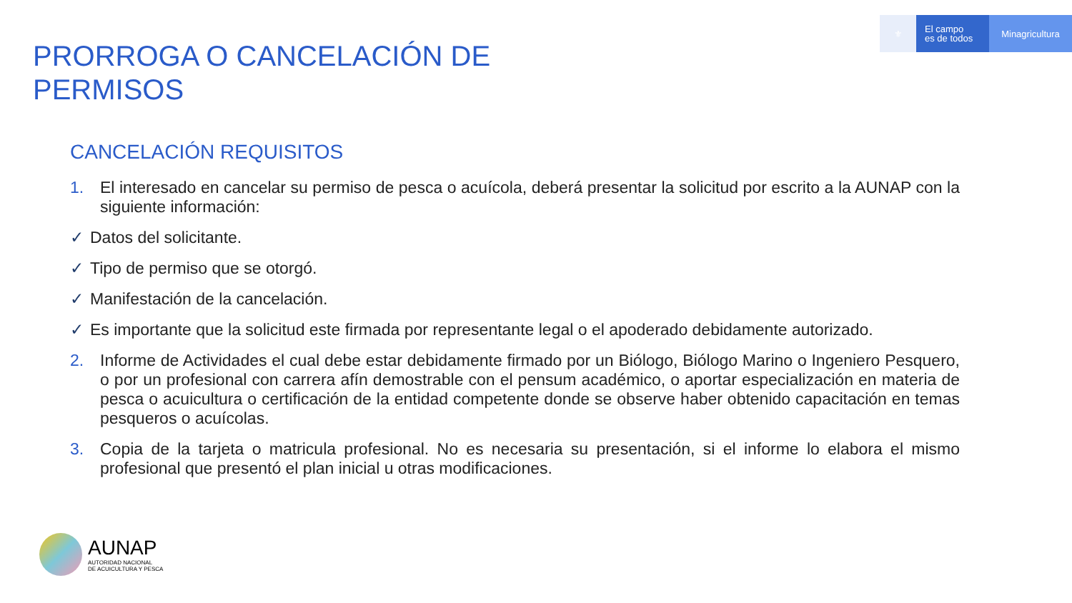⚜
El campo
es de todos
Minagricultura
PRORROGA O CANCELACIÓN DE
PERMISOS
CANCELACIÓN REQUISITOS
1. El interesado en cancelar su permiso de pesca o acuícola, deberá presentar la solicitud por escrito a la AUNAP con la siguiente información:
✓ Datos del solicitante.
✓ Tipo de permiso que se otorgó.
✓ Manifestación de la cancelación.
✓ Es importante que la solicitud este firmada por representante legal o el apoderado debidamente autorizado.
2. Informe de Actividades el cual debe estar debidamente firmado por un Biólogo, Biólogo Marino o Ingeniero Pesquero, o por un profesional con carrera afín demostrable con el pensum académico, o aportar especialización en materia de pesca o acuicultura o certificación de la entidad competente donde se observe haber obtenido capacitación en temas pesqueros o acuícolas.
3. Copia de la tarjeta o matricula profesional. No es necesaria su presentación, si el informe lo elabora el mismo profesional que presentó el plan inicial u otras modificaciones.
AUNAP
AUTORIDAD NACIONAL
DE ACUICULTURA Y PESCA